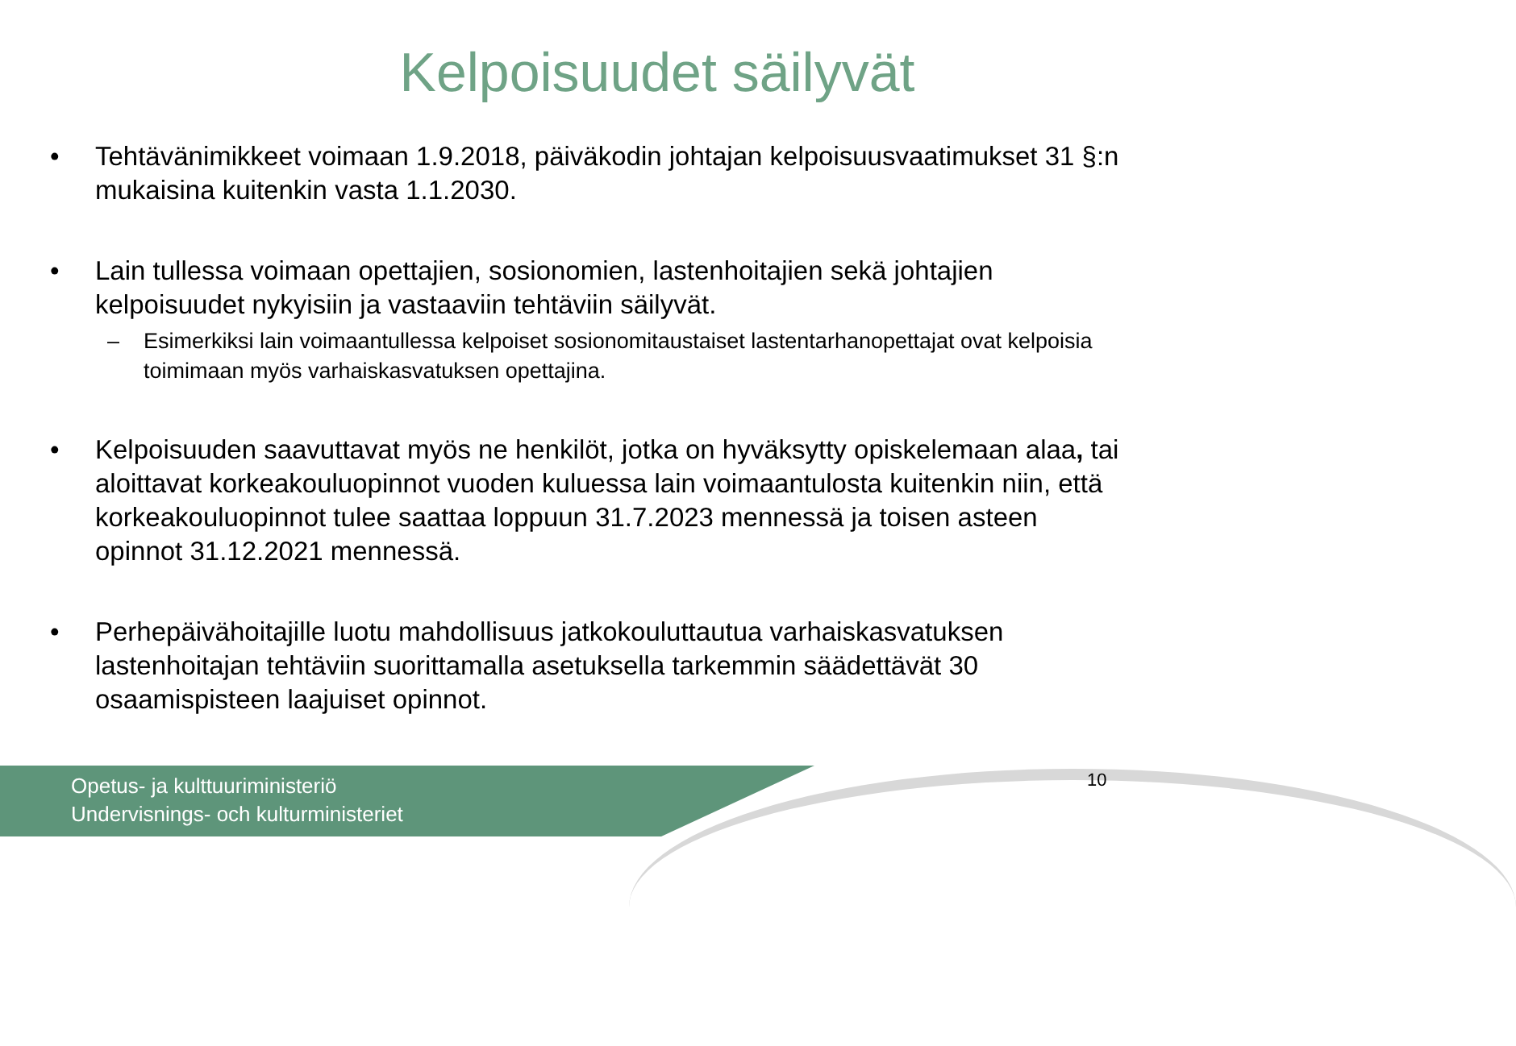Kelpoisuudet säilyvät
• Tehtävänimikkeet voimaan 1.9.2018, päiväkodin johtajan kelpoisuusvaatimukset 31 §:n mukaisina kuitenkin vasta 1.1.2030.
• Lain tullessa voimaan opettajien, sosionomien, lastenhoitajien sekä johtajien kelpoisuudet nykyisiin ja vastaaviin tehtäviin säilyvät.
– Esimerkiksi lain voimaantullessa kelpoiset sosionomitaustaiset lastentarhanopettajat ovat kelpoisia toimimaan myös varhaiskasvatuksen opettajina.
• Kelpoisuuden saavuttavat myös ne henkilöt, jotka on hyväksytty opiskelemaan alaa, tai aloittavat korkeakouluopinnot vuoden kuluessa lain voimaantulosta kuitenkin niin, että korkeakouluopinnot tulee saattaa loppuun 31.7.2023 mennessä ja toisen asteen opinnot 31.12.2021 mennessä.
• Perhepäivähoitajille luotu mahdollisuus jatkokouluttautua varhaiskasvatuksen lastenhoitajan tehtäviin suorittamalla asetuksella tarkemmin säädettävät 30 osaamispisteen laajuiset opinnot.
Opetus- ja kulttuuriministeriö
Undervisnings- och kulturministeriet
10